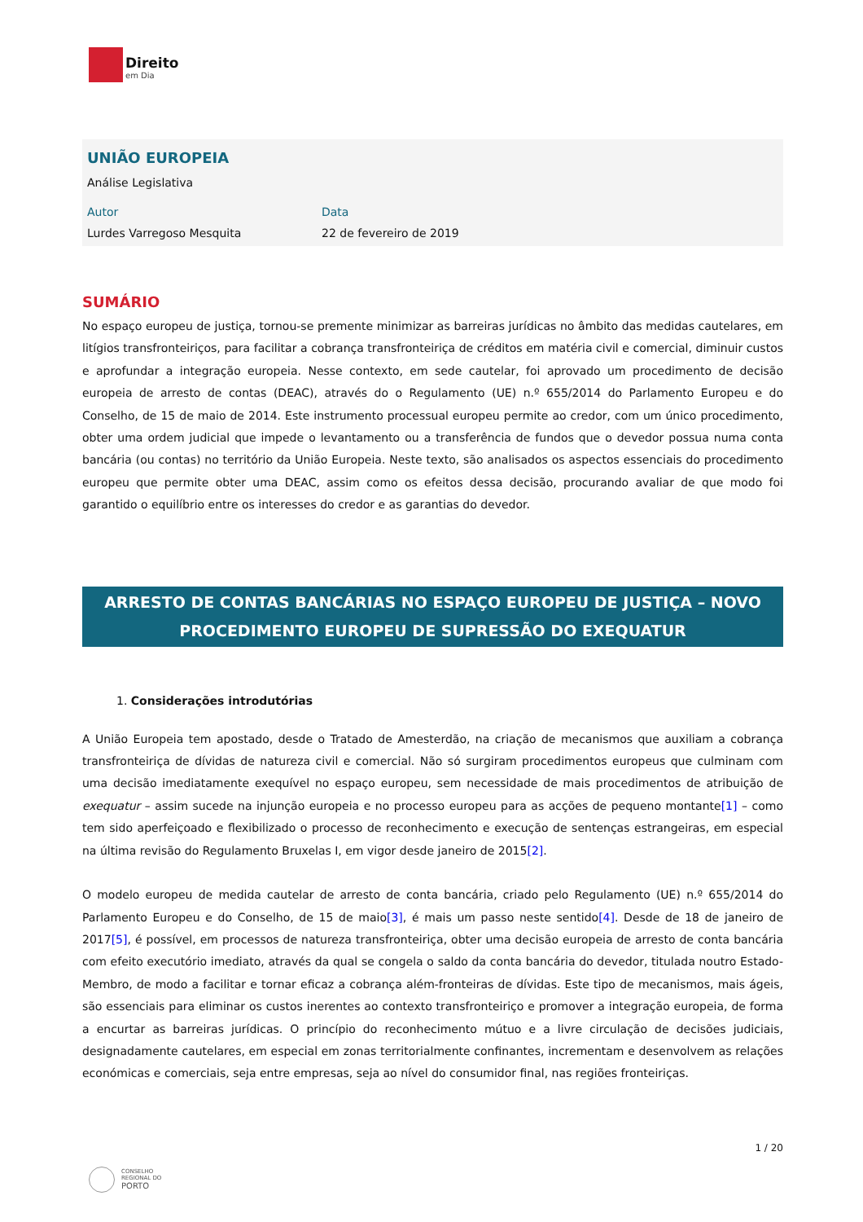Direito
em Dia
UNIÃO EUROPEIA
Análise Legislativa
Autor
Lurdes Varregoso Mesquita
Data
22 de fevereiro de 2019
SUMÁRIO
No espaço europeu de justiça, tornou-se premente minimizar as barreiras jurídicas no âmbito das medidas cautelares, em litígios transfronteiriços, para facilitar a cobrança transfronteiriça de créditos em matéria civil e comercial, diminuir custos e aprofundar a integração europeia. Nesse contexto, em sede cautelar, foi aprovado um procedimento de decisão europeia de arresto de contas (DEAC), através do o Regulamento (UE) n.º 655/2014 do Parlamento Europeu e do Conselho, de 15 de maio de 2014. Este instrumento processual europeu permite ao credor, com um único procedimento, obter uma ordem judicial que impede o levantamento ou a transferência de fundos que o devedor possua numa conta bancária (ou contas) no território da União Europeia. Neste texto, são analisados os aspectos essenciais do procedimento europeu que permite obter uma DEAC, assim como os efeitos dessa decisão, procurando avaliar de que modo foi garantido o equilíbrio entre os interesses do credor e as garantias do devedor.
ARRESTO DE CONTAS BANCÁRIAS NO ESPAÇO EUROPEU DE JUSTIÇA – NOVO PROCEDIMENTO EUROPEU DE SUPRESSÃO DO EXEQUATUR
1. Considerações introdutórias
A União Europeia tem apostado, desde o Tratado de Amesterdão, na criação de mecanismos que auxiliam a cobrança transfronteiriça de dívidas de natureza civil e comercial. Não só surgiram procedimentos europeus que culminam com uma decisão imediatamente exequível no espaço europeu, sem necessidade de mais procedimentos de atribuição de exequatur – assim sucede na injunção europeia e no processo europeu para as acções de pequeno montante[1] – como tem sido aperfeiçoado e flexibilizado o processo de reconhecimento e execução de sentenças estrangeiras, em especial na última revisão do Regulamento Bruxelas I, em vigor desde janeiro de 2015[2].
O modelo europeu de medida cautelar de arresto de conta bancária, criado pelo Regulamento (UE) n.º 655/2014 do Parlamento Europeu e do Conselho, de 15 de maio[3], é mais um passo neste sentido[4]. Desde de 18 de janeiro de 2017[5], é possível, em processos de natureza transfronteiriça, obter uma decisão europeia de arresto de conta bancária com efeito executório imediato, através da qual se congela o saldo da conta bancária do devedor, titulada noutro Estado-Membro, de modo a facilitar e tornar eficaz a cobrança além-fronteiras de dívidas. Este tipo de mecanismos, mais ágeis, são essenciais para eliminar os custos inerentes ao contexto transfronteiriço e promover a integração europeia, de forma a encurtar as barreiras jurídicas. O princípio do reconhecimento mútuo e a livre circulação de decisões judiciais, designadamente cautelares, em especial em zonas territorialmente confinantes, incrementam e desenvolvem as relações económicas e comerciais, seja entre empresas, seja ao nível do consumidor final, nas regiões fronteiriças.
1 / 20
CONSELHO
REGIONAL DO
PORTO